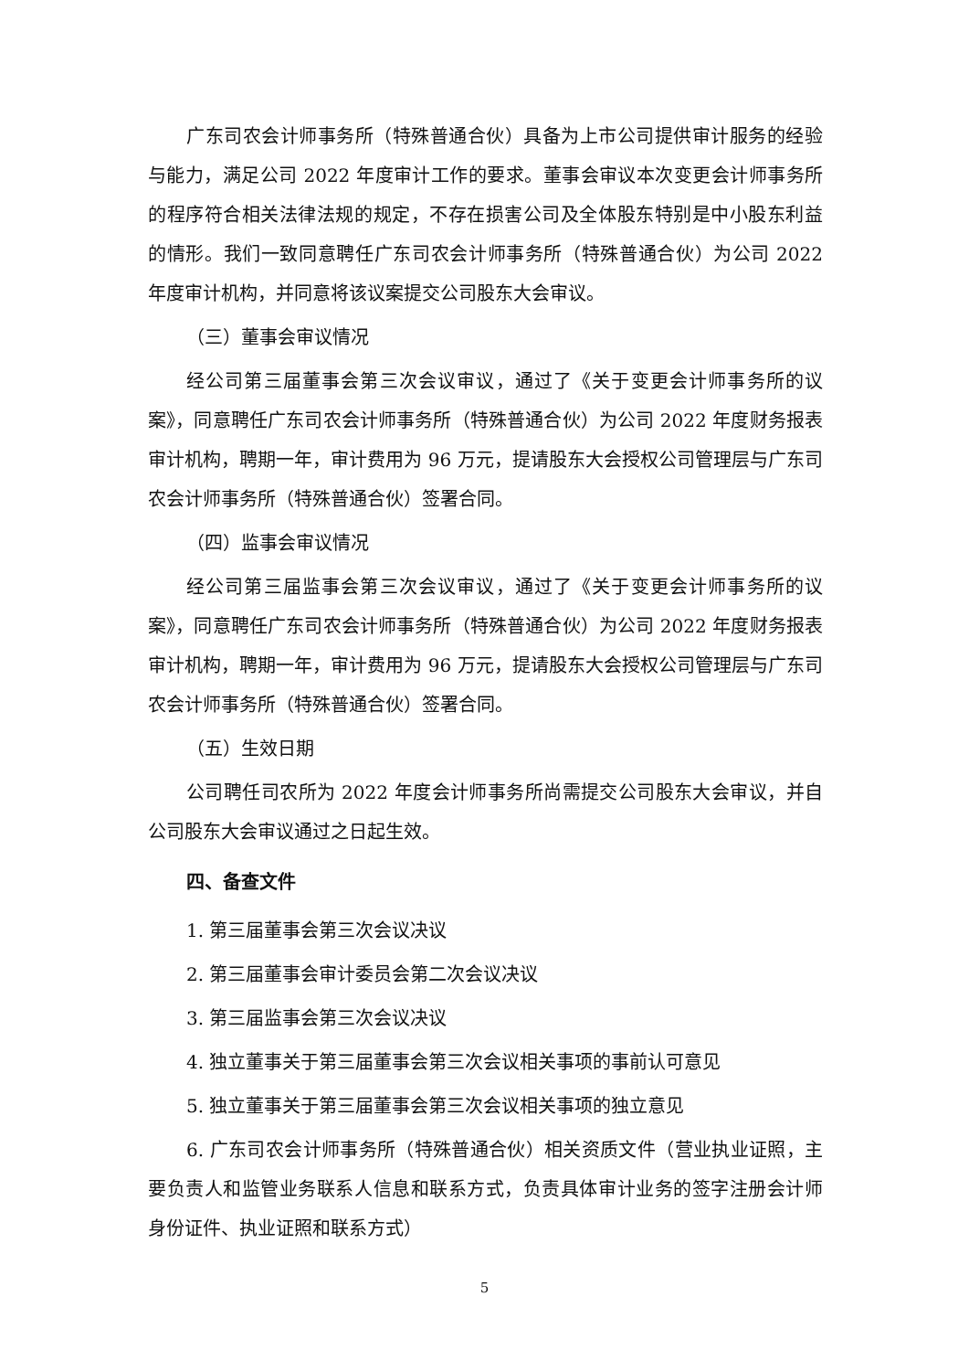广东司农会计师事务所（特殊普通合伙）具备为上市公司提供审计服务的经验与能力，满足公司 2022 年度审计工作的要求。董事会审议本次变更会计师事务所的程序符合相关法律法规的规定，不存在损害公司及全体股东特别是中小股东利益的情形。我们一致同意聘任广东司农会计师事务所（特殊普通合伙）为公司 2022 年度审计机构，并同意将该议案提交公司股东大会审议。
（三）董事会审议情况
经公司第三届董事会第三次会议审议，通过了《关于变更会计师事务所的议案》，同意聘任广东司农会计师事务所（特殊普通合伙）为公司 2022 年度财务报表审计机构，聘期一年，审计费用为 96 万元，提请股东大会授权公司管理层与广东司农会计师事务所（特殊普通合伙）签署合同。
（四）监事会审议情况
经公司第三届监事会第三次会议审议，通过了《关于变更会计师事务所的议案》，同意聘任广东司农会计师事务所（特殊普通合伙）为公司 2022 年度财务报表审计机构，聘期一年，审计费用为 96 万元，提请股东大会授权公司管理层与广东司农会计师事务所（特殊普通合伙）签署合同。
（五）生效日期
公司聘任司农所为 2022 年度会计师事务所尚需提交公司股东大会审议，并自公司股东大会审议通过之日起生效。
四、备查文件
1. 第三届董事会第三次会议决议
2. 第三届董事会审计委员会第二次会议决议
3. 第三届监事会第三次会议决议
4. 独立董事关于第三届董事会第三次会议相关事项的事前认可意见
5. 独立董事关于第三届董事会第三次会议相关事项的独立意见
6. 广东司农会计师事务所（特殊普通合伙）相关资质文件（营业执业证照，主要负责人和监管业务联系人信息和联系方式，负责具体审计业务的签字注册会计师身份证件、执业证照和联系方式）
5